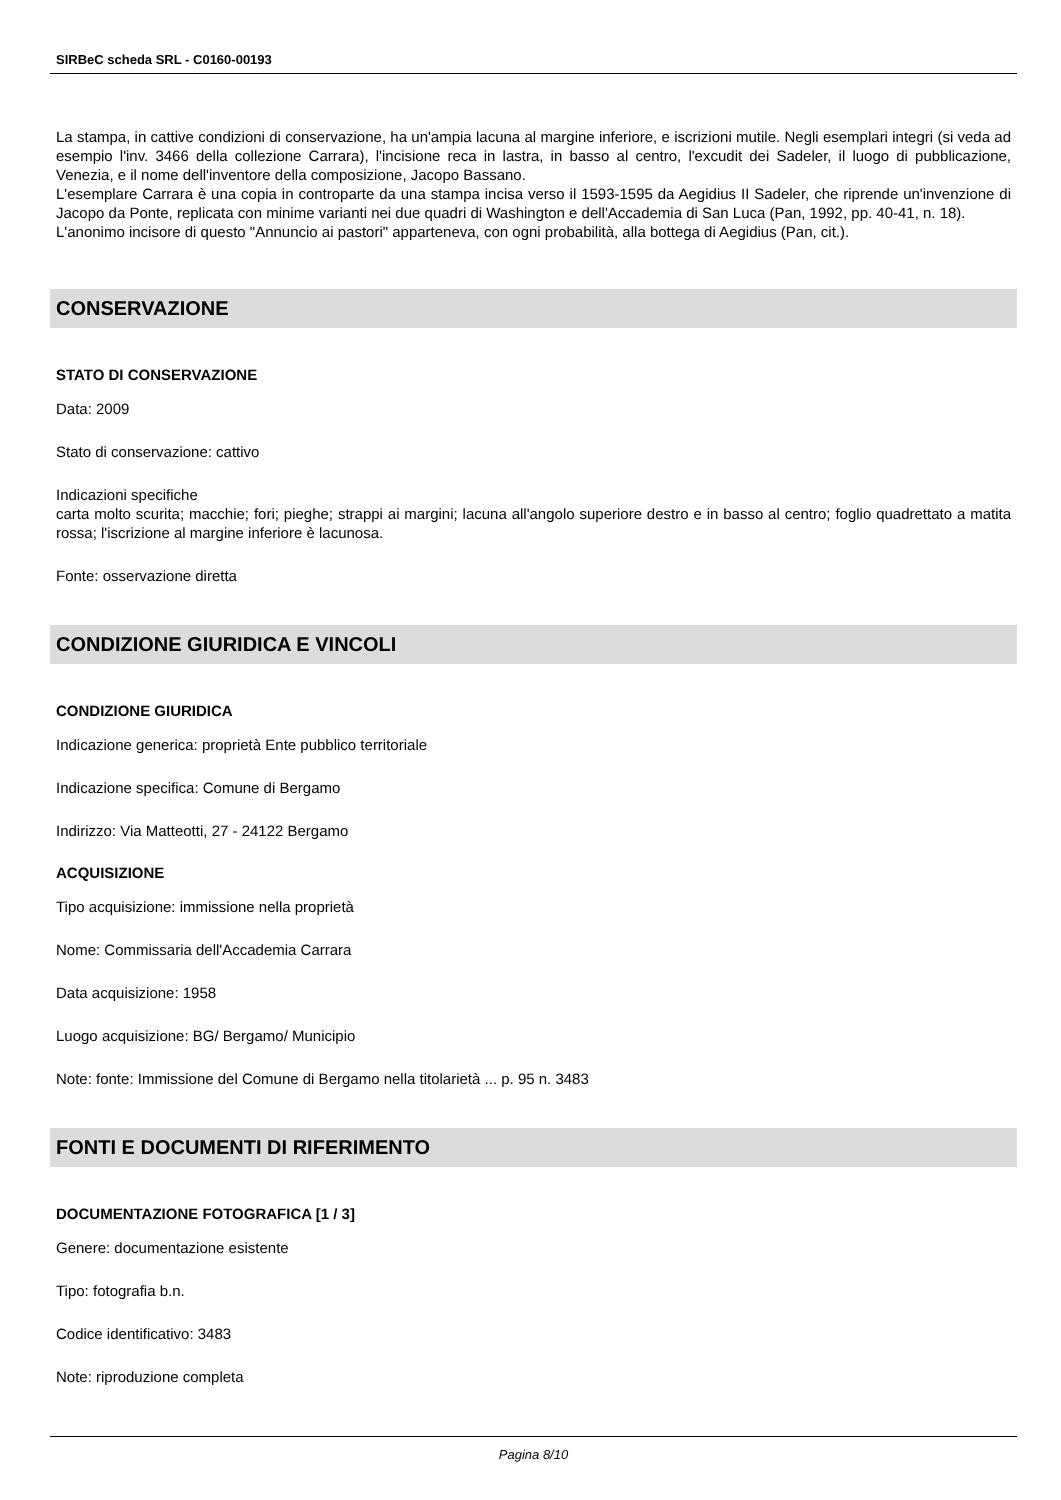SIRBeC scheda SRL - C0160-00193
La stampa, in cattive condizioni di conservazione, ha un'ampia lacuna al margine inferiore, e iscrizioni mutile. Negli esemplari integri (si veda ad esempio l'inv. 3466 della collezione Carrara), l'incisione reca in lastra, in basso al centro, l'excudit dei Sadeler, il luogo di pubblicazione, Venezia, e il nome dell'inventore della composizione, Jacopo Bassano.
L'esemplare Carrara è una copia in controparte da una stampa incisa verso il 1593-1595 da Aegidius II Sadeler, che riprende un'invenzione di Jacopo da Ponte, replicata con minime varianti nei due quadri di Washington e dell'Accademia di San Luca (Pan, 1992, pp. 40-41, n. 18).
L'anonimo incisore di questo "Annuncio ai pastori" apparteneva, con ogni probabilità, alla bottega di Aegidius (Pan, cit.).
CONSERVAZIONE
STATO DI CONSERVAZIONE
Data: 2009
Stato di conservazione: cattivo
Indicazioni specifiche
carta molto scurita; macchie; fori; pieghe; strappi ai margini; lacuna all'angolo superiore destro e in basso al centro; foglio quadrettato a matita rossa; l'iscrizione al margine inferiore è lacunosa.
Fonte: osservazione diretta
CONDIZIONE GIURIDICA E VINCOLI
CONDIZIONE GIURIDICA
Indicazione generica: proprietà Ente pubblico territoriale
Indicazione specifica: Comune di Bergamo
Indirizzo: Via Matteotti, 27 - 24122 Bergamo
ACQUISIZIONE
Tipo acquisizione: immissione nella proprietà
Nome: Commissaria dell'Accademia Carrara
Data acquisizione: 1958
Luogo acquisizione: BG/ Bergamo/ Municipio
Note: fonte: Immissione del Comune di Bergamo nella titolarietà ... p. 95 n. 3483
FONTI E DOCUMENTI DI RIFERIMENTO
DOCUMENTAZIONE FOTOGRAFICA [1 / 3]
Genere: documentazione esistente
Tipo: fotografia b.n.
Codice identificativo: 3483
Note: riproduzione completa
Pagina 8/10